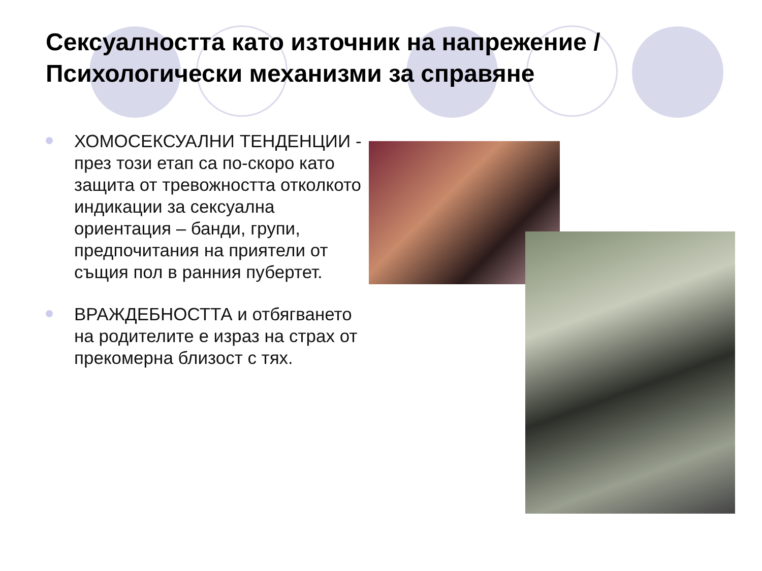Сексуалността като източник на напрежение / Психологически механизми за справяне
ХОМОСЕКСУАЛНИ ТЕНДЕНЦИИ - през този етап са по-скоро като защита от тревожността отколкото индикации за сексуална ориентация – банди, групи, предпочитания на приятели от същия пол в ранния пубертет.
ВРАЖДЕБНОСТТА и отбягването на родителите е израз на страх от прекомерна близост с тях.